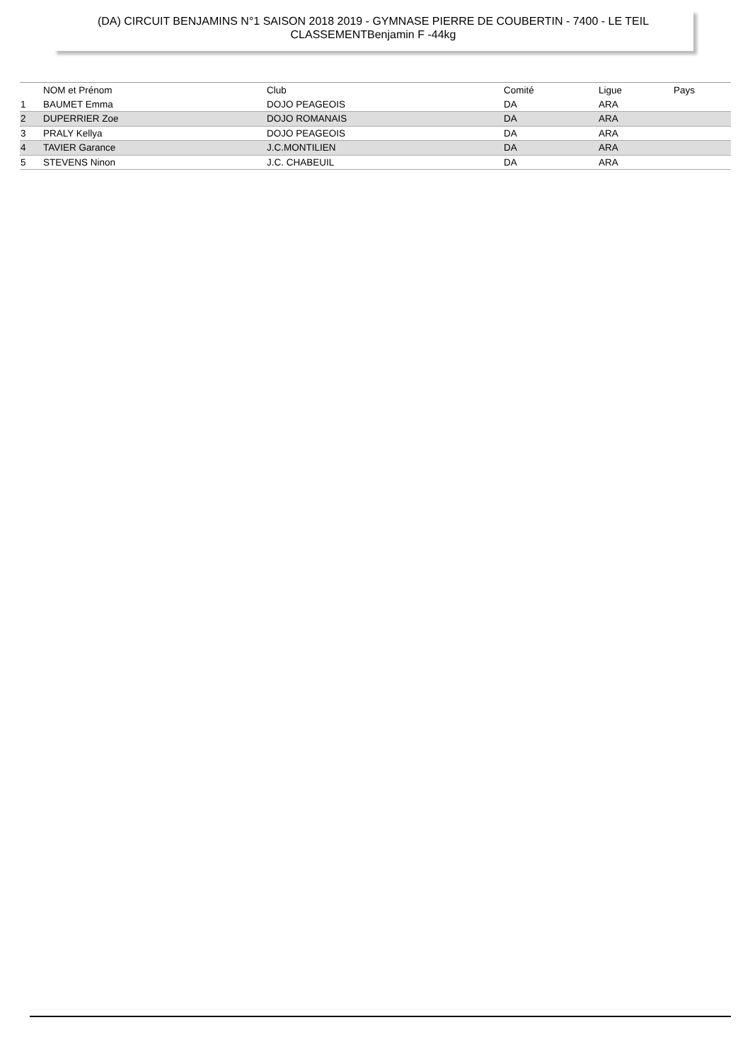(DA) CIRCUIT BENJAMINS N°1 SAISON 2018 2019 - GYMNASE PIERRE DE COUBERTIN - 7400 - LE TEIL
CLASSEMENTBenjamin F -44kg
| | NOM et Prénom | Club | Comité | Ligue | Pays |
| --- | --- | --- | --- | --- | --- |
| 1 | BAUMET Emma | DOJO PEAGEOIS | DA | ARA | |
| 2 | DUPERRIER Zoe | DOJO ROMANAIS | DA | ARA | |
| 3 | PRALY Kellya | DOJO PEAGEOIS | DA | ARA | |
| 4 | TAVIER Garance | J.C.MONTILIEN | DA | ARA | |
| 5 | STEVENS Ninon | J.C. CHABEUIL | DA | ARA | |